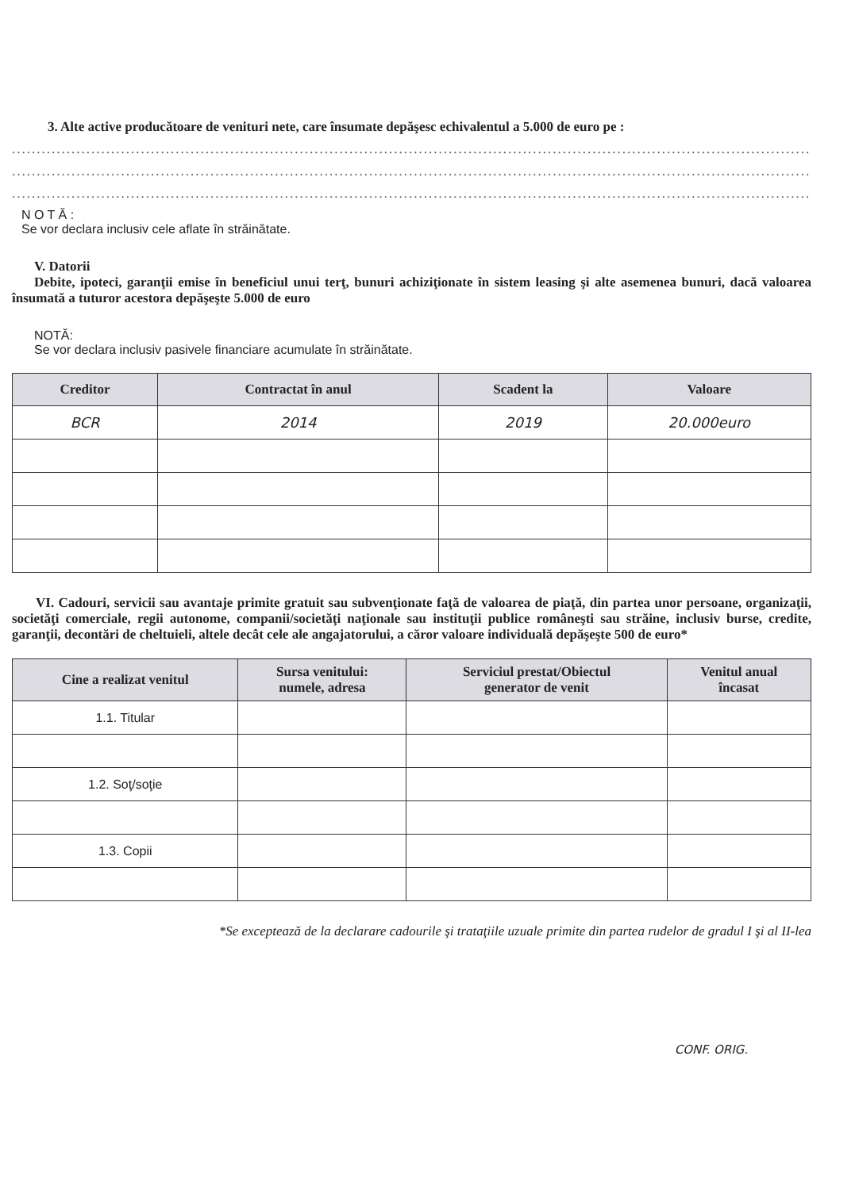3. Alte active producătoare de venituri nete, care însumate depăşesc echivalentul a 5.000 de euro pe :
...................................................................................................................................................................................
...................................................................................................................................................................................
...................................................................................................................................................................................
N O T Ă :
Se vor declara inclusiv cele aflate în străinătate.
V. Datorii
Debite, ipoteci, garanţii emise în beneficiul unui terţ, bunuri achiziţionate în sistem leasing şi alte asemenea bunuri, dacă valoarea însumată a tuturor acestora depăşeşte 5.000 de euro
NOTĂ:
Se vor declara inclusiv pasivele financiare acumulate în străinătate.
| Creditor | Contractat în anul | Scadent la | Valoare |
| --- | --- | --- | --- |
| BCR | 2014 | 2019 | 20.000euro |
VI. Cadouri, servicii sau avantaje primite gratuit sau subvenţionate faţă de valoarea de piaţă, din partea unor persoane, organizaţii, societăţi comerciale, regii autonome, companii/societăţi naţionale sau instituţii publice româneşti sau străine, inclusiv burse, credite, garanţii, decontări de cheltuieli, altele decât cele ale angajatorului, a căror valoare individuală depăşeşte 500 de euro*
| Cine a realizat venitul | Sursa venitului: numele, adresa | Serviciul prestat/Obiectul generator de venit | Venitul anual încasat |
| --- | --- | --- | --- |
| 1.1. Titular | | | |
| 1.2. Soţ/soţie | | | |
| 1.3. Copii | | | |
*Se exceptează de la declarare cadourile şi trataţiile uzuale primite din partea rudelor de gradul I şi al II-lea
CONF. ORIG.